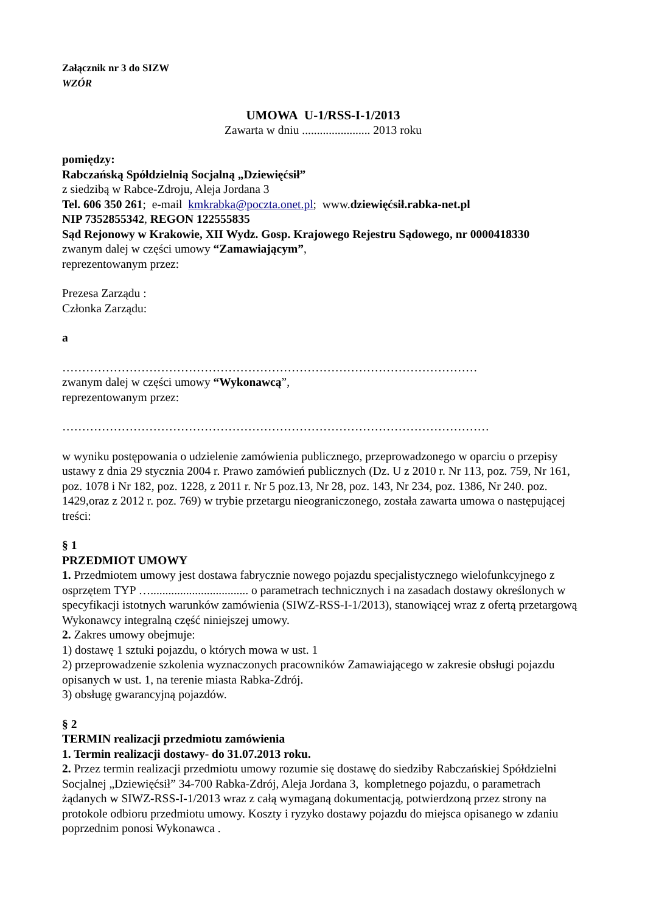Załącznik nr 3 do SIZW
WZÓR
UMOWA U-1/RSS-I-1/2013
Zawarta w dniu ....................... 2013 roku
pomiędzy:
Rabczańską Spółdzielnią Socjalną „Dziewięćsił”
z siedzibą w Rabce-Zdroju, Aleja Jordana 3
Tel. 606 350 261; e-mail kmkrabka@poczta.onet.pl; www.dziewięćsił.rabka-net.pl
NIP 7352855342, REGON 122555835
Sąd Rejonowy w Krakowie, XII Wydz. Gosp. Krajowego Rejestru Sądowego, nr 0000418330
zwanym dalej w części umowy “Zamawiającym”,
reprezentowanym przez:
Prezesa Zarządu :
Członka Zarządu:
a
……………………………………………………………………………………………
zwanym dalej w części umowy “Wykonawcą”,
reprezentowanym przez:
………………………………………………………………………………………………
w wyniku postępowania o udzielenie zamówienia publicznego, przeprowadzonego w oparciu o przepisy ustawy z dnia 29 stycznia 2004 r. Prawo zamówień publicznych (Dz. U z 2010 r. Nr 113, poz. 759, Nr 161, poz. 1078 i Nr 182, poz. 1228, z 2011 r. Nr 5 poz.13, Nr 28, poz. 143, Nr 234, poz. 1386, Nr 240. poz. 1429,oraz z 2012 r. poz. 769) w trybie przetargu nieograniczonego, została zawarta umowa o następującej treści:
§ 1
PRZEDMIOT UMOWY
1. Przedmiotem umowy jest dostawa fabrycznie nowego pojazdu specjalistycznego wielofunkcyjnego z osprzętem TYP …................................. o parametrach technicznych i na zasadach dostawy określonych w specyfikacji istotnych warunków zamówienia (SIWZ-RSS-I-1/2013), stanowiącej wraz z ofertą przetargową Wykonawcy integralną część niniejszej umowy.
2. Zakres umowy obejmuje:
1) dostawę 1 sztuki pojazdu, o których mowa w ust. 1
2) przeprowadzenie szkolenia wyznaczonych pracowników Zamawiającego w zakresie obsługi pojazdu opisanych w ust. 1, na terenie miasta Rabka-Zdrój.
3) obsługę gwarancyjną pojazdów.
§ 2
TERMIN realizacji przedmiotu zamówienia
1. Termin realizacji dostawy- do 31.07.2013 roku.
2. Przez termin realizacji przedmiotu umowy rozumie się dostawę do siedziby Rabczańskiej Spółdzielni Socjalnej „Dziewięćsił” 34-700 Rabka-Zdrój, Aleja Jordana 3, kompletnego pojazdu, o parametrach żądanych w SIWZ-RSS-I-1/2013 wraz z całą wymaganą dokumentacją, potwierdzoną przez strony na protokole odbioru przedmiotu umowy. Koszty i ryzyko dostawy pojazdu do miejsca opisanego w zdaniu poprzednim ponosi Wykonawca .